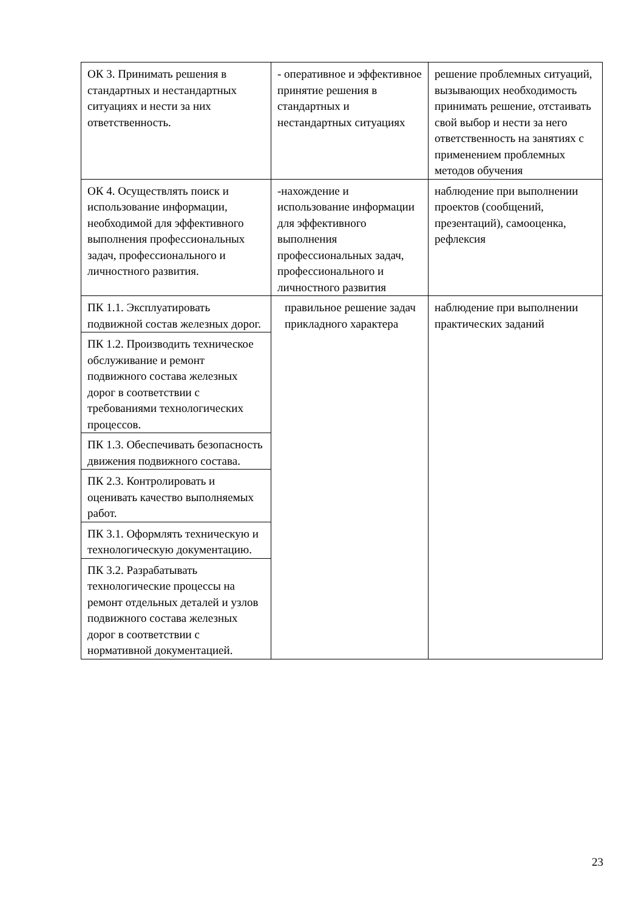| ОК 3. Принимать решения в стандартных и нестандартных ситуациях и нести за них ответственность. | - оперативное и эффективное принятие решения в стандартных и нестандартных ситуациях | решение проблемных ситуаций, вызывающих необходимость принимать решение, отстаивать свой выбор и нести за него ответственность на занятиях с применением проблемных методов обучения |
| ОК 4. Осуществлять поиск и использование информации, необходимой для эффективного выполнения профессиональных задач, профессионального и личностного развития. | -нахождение и использование информации для эффективного выполнения профессиональных задач, профессионального и личностного развития | наблюдение при выполнении проектов (сообщений, презентаций), самооценка, рефлексия |
| ПК 1.1. Эксплуатировать подвижной состав железных дорог. | правильное решение задач прикладного характера | наблюдение при выполнении практических заданий |
| ПК 1.2. Производить техническое обслуживание и ремонт подвижного состава железных дорог в соответствии с требованиями технологических процессов. | | |
| ПК 1.3. Обеспечивать безопасность движения подвижного состава. | | |
| ПК 2.3. Контролировать и оценивать качество выполняемых работ. | | |
| ПК 3.1. Оформлять техническую и технологическую документацию. | | |
| ПК 3.2. Разрабатывать технологические процессы на ремонт отдельных деталей и узлов подвижного состава железных дорог в соответствии с нормативной документацией. | | |
23